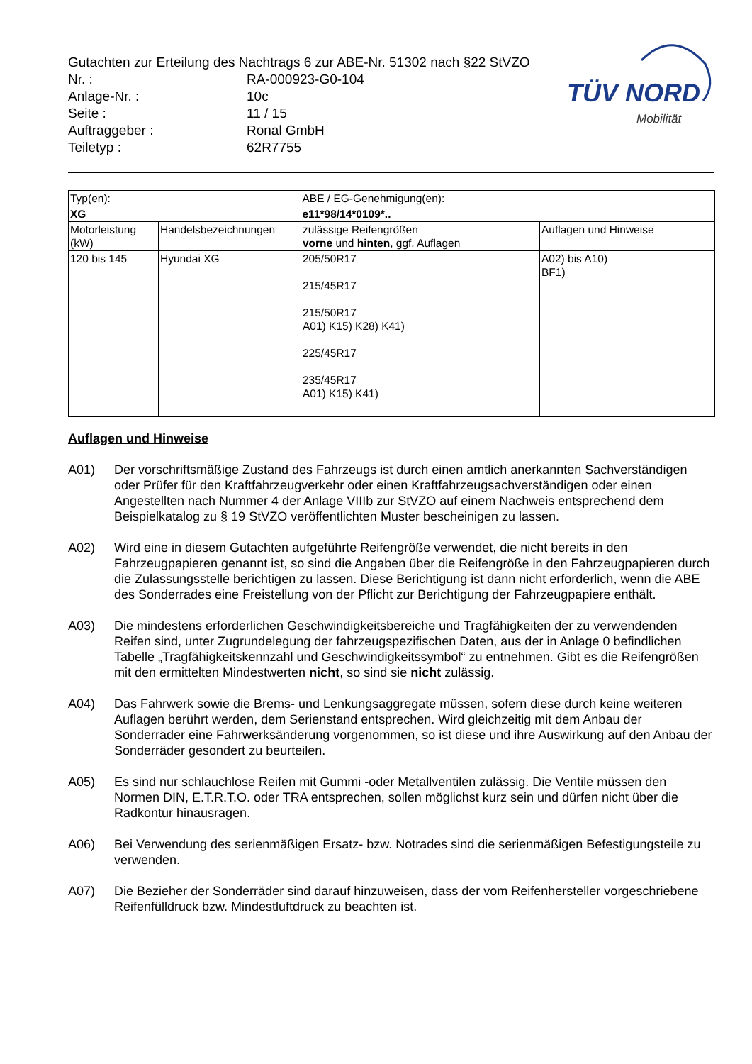Gutachten zur Erteilung des Nachtrags 6 zur ABE-Nr. 51302 nach §22 StVZO
| Nr. : | RA-000923-G0-104 |
| Anlage-Nr. : | 10c |
| Seite : | 11 / 15 |
| Auftraggeber : | Ronal GmbH |
| Teiletyp : | 62R7755 |
TÜV NORD
Mobilität
| Typ(en): | | ABE / EG-Genehmigung(en): | |
| XG | | e11*98/14*0109*.. | |
| Motorleistung (kW) | Handelsbezeichnungen | zulässige Reifengrößen vorne und hinten , ggf. Auflagen | Auflagen und Hinweise |
| 120 bis 145 | Hyundai XG | 205/50R17 215/45R17 215/50R17 A01) K15) K28) K41) 225/45R17 235/45R17 A01) K15) K41) | A02) bis A10) BF1) |
Auflagen und Hinweise
A01) Der vorschriftsmäßige Zustand des Fahrzeugs ist durch einen amtlich anerkannten Sachverständigen oder Prüfer für den Kraftfahrzeugverkehr oder einen Kraftfahrzeugsachverständigen oder einen Angestellten nach Nummer 4 der Anlage VIIIb zur StVZO auf einem Nachweis entsprechend dem Beispielkatalog zu § 19 StVZO veröffentlichten Muster bescheinigen zu lassen.
A02) Wird eine in diesem Gutachten aufgeführte Reifengröße verwendet, die nicht bereits in den Fahrzeugpapieren genannt ist, so sind die Angaben über die Reifengröße in den Fahrzeugpapieren durch die Zulassungsstelle berichtigen zu lassen. Diese Berichtigung ist dann nicht erforderlich, wenn die ABE des Sonderrades eine Freistellung von der Pflicht zur Berichtigung der Fahrzeugpapiere enthält.
A03) Die mindestens erforderlichen Geschwindigkeitsbereiche und Tragfähigkeiten der zu verwendenden Reifen sind, unter Zugrundelegung der fahrzeugspezifischen Daten, aus der in Anlage 0 befindlichen Tabelle „Tragfähigkeitskennzahl und Geschwindigkeitssymbol“ zu entnehmen. Gibt es die Reifengrößen mit den ermittelten Mindestwerten nicht, so sind sie nicht zulässig.
A04) Das Fahrwerk sowie die Brems- und Lenkungsaggregate müssen, sofern diese durch keine weiteren Auflagen berührt werden, dem Serienstand entsprechen. Wird gleichzeitig mit dem Anbau der Sonderräder eine Fahrwerksänderung vorgenommen, so ist diese und ihre Auswirkung auf den Anbau der Sonderräder gesondert zu beurteilen.
A05) Es sind nur schlauchlose Reifen mit Gummi -oder Metallventilen zulässig. Die Ventile müssen den Normen DIN, E.T.R.T.O. oder TRA entsprechen, sollen möglichst kurz sein und dürfen nicht über die Radkontur hinausragen.
A06) Bei Verwendung des serienmäßigen Ersatz- bzw. Notrades sind die serienmäßigen Befestigungsteile zu verwenden.
A07) Die Bezieher der Sonderräder sind darauf hinzuweisen, dass der vom Reifenhersteller vorgeschriebene Reifenfülldruck bzw. Mindestluftdruck zu beachten ist.